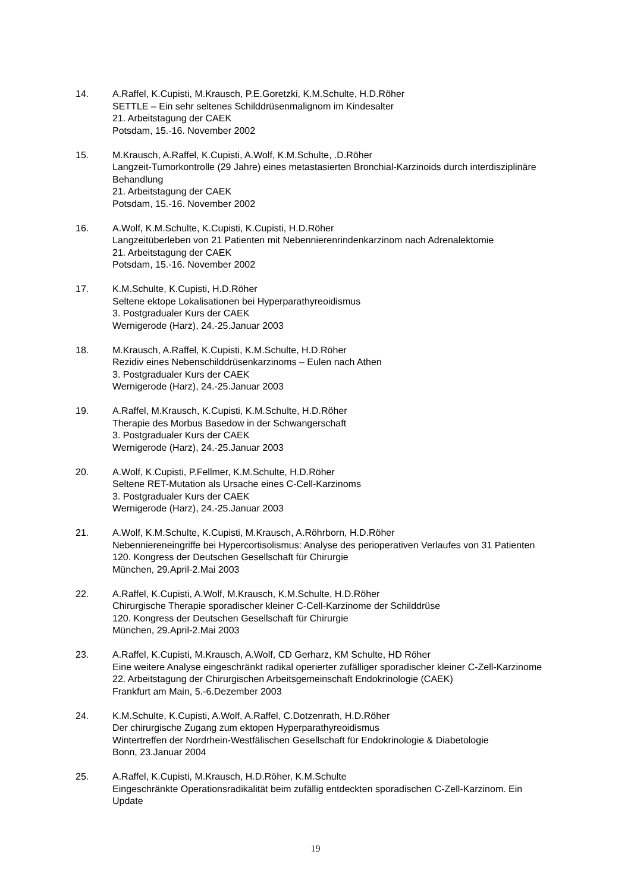14. A.Raffel, K.Cupisti, M.Krausch, P.E.Goretzki, K.M.Schulte, H.D.Röher
SETTLE – Ein sehr seltenes Schilddrüsenmalignom im Kindesalter
21. Arbeitstagung der CAEK
Potsdam, 15.-16. November 2002
15. M.Krausch, A.Raffel, K.Cupisti, A.Wolf, K.M.Schulte, .D.Röher
Langzeit-Tumorkontrolle (29 Jahre) eines metastasierten Bronchial-Karzinoids durch interdisziplinäre Behandlung
21. Arbeitstagung der CAEK
Potsdam, 15.-16. November 2002
16. A.Wolf, K.M.Schulte, K.Cupisti, K.Cupisti, H.D.Röher
Langzeitüberleben von 21 Patienten mit Nebennierenrindenkarzinom nach Adrenalektomie
21. Arbeitstagung der CAEK
Potsdam, 15.-16. November 2002
17. K.M.Schulte, K.Cupisti, H.D.Röher
Seltene ektope Lokalisationen bei Hyperparathyreoidismus
3. Postgradualer Kurs der CAEK
Wernigerode (Harz), 24.-25.Januar 2003
18. M.Krausch, A.Raffel, K.Cupisti, K.M.Schulte, H.D.Röher
Rezidiv eines Nebenschilddrüsenkarzinoms – Eulen nach Athen
3. Postgradualer Kurs der CAEK
Wernigerode (Harz), 24.-25.Januar 2003
19. A.Raffel, M.Krausch, K.Cupisti, K.M.Schulte, H.D.Röher
Therapie des Morbus Basedow in der Schwangerschaft
3. Postgradualer Kurs der CAEK
Wernigerode (Harz), 24.-25.Januar 2003
20. A.Wolf, K.Cupisti, P.Fellmer, K.M.Schulte, H.D.Röher
Seltene RET-Mutation als Ursache eines C-Cell-Karzinoms
3. Postgradualer Kurs der CAEK
Wernigerode (Harz), 24.-25.Januar 2003
21. A.Wolf, K.M.Schulte, K.Cupisti, M.Krausch, A.Röhrborn, H.D.Röher
Nebenniereneingriffe bei Hypercortisolismus: Analyse des perioperativen Verlaufes von 31 Patienten
120. Kongress der Deutschen Gesellschaft für Chirurgie
München, 29.April-2.Mai 2003
22. A.Raffel, K.Cupisti, A.Wolf, M.Krausch, K.M.Schulte, H.D.Röher
Chirurgische Therapie sporadischer kleiner C-Cell-Karzinome der Schilddrüse
120. Kongress der Deutschen Gesellschaft für Chirurgie
München, 29.April-2.Mai 2003
23. A.Raffel, K.Cupisti, M.Krausch, A.Wolf, CD Gerharz, KM Schulte, HD Röher
Eine weitere Analyse eingeschränkt radikal operierter zufälliger sporadischer kleiner C-Zell-Karzinome
22. Arbeitstagung der Chirurgischen Arbeitsgemeinschaft Endokrinologie (CAEK)
Frankfurt am Main, 5.-6.Dezember 2003
24. K.M.Schulte, K.Cupisti, A.Wolf, A.Raffel, C.Dotzenrath, H.D.Röher
Der chirurgische Zugang zum ektopen Hyperparathyreoidismus
Wintertreffen der Nordrhein-Westfälischen Gesellschaft für Endokrinologie & Diabetologie
Bonn, 23.Januar 2004
25. A.Raffel, K.Cupisti, M.Krausch, H.D.Röher, K.M.Schulte
Eingeschränkte Operationsradikalität beim zufällig entdeckten sporadischen C-Zell-Karzinom. Ein Update
19